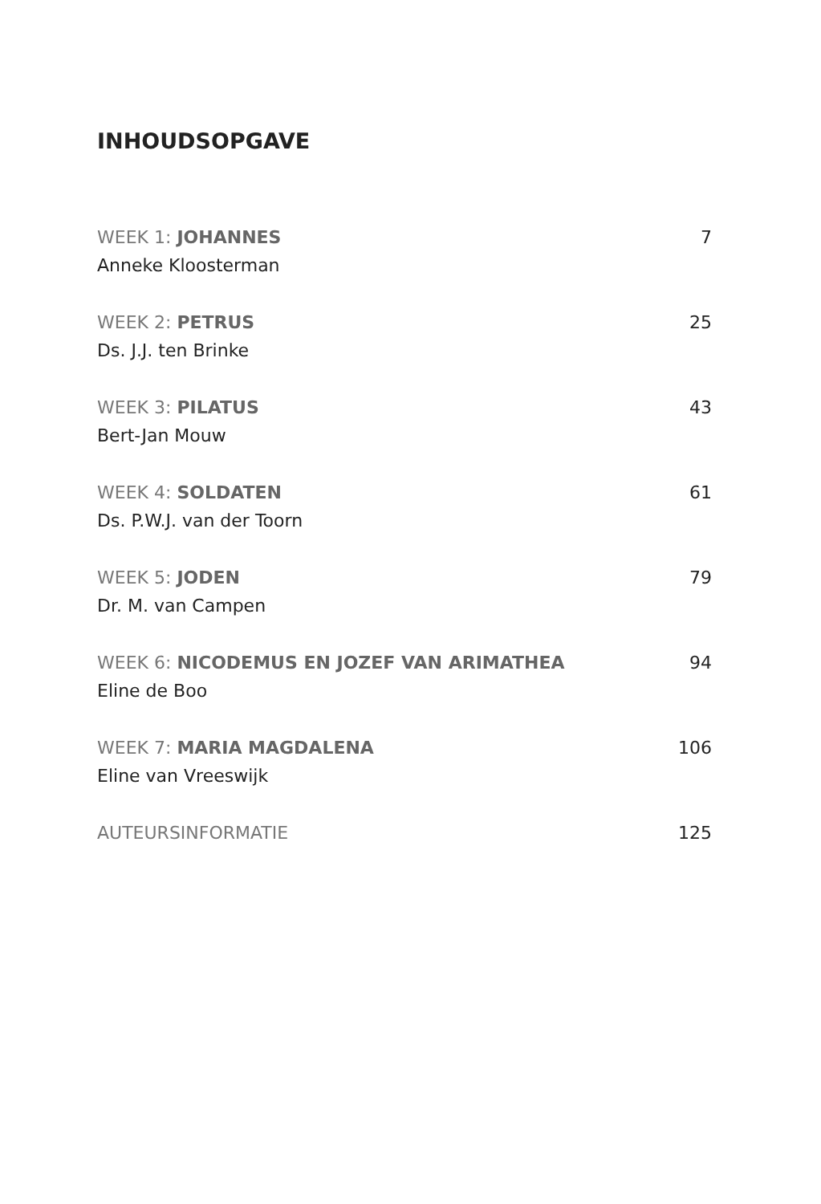INHOUDSOPGAVE
WEEK 1: JOHANNES 7
Anneke Kloosterman
WEEK 2: PETRUS 25
Ds. J.J. ten Brinke
WEEK 3: PILATUS 43
Bert-Jan Mouw
WEEK 4: SOLDATEN 61
Ds. P.W.J. van der Toorn
WEEK 5: JODEN 79
Dr. M. van Campen
WEEK 6: NICODEMUS EN JOZEF VAN ARIMATHEA 94
Eline de Boo
WEEK 7: MARIA MAGDALENA 106
Eline van Vreeswijk
AUTEURSINFORMATIE 125